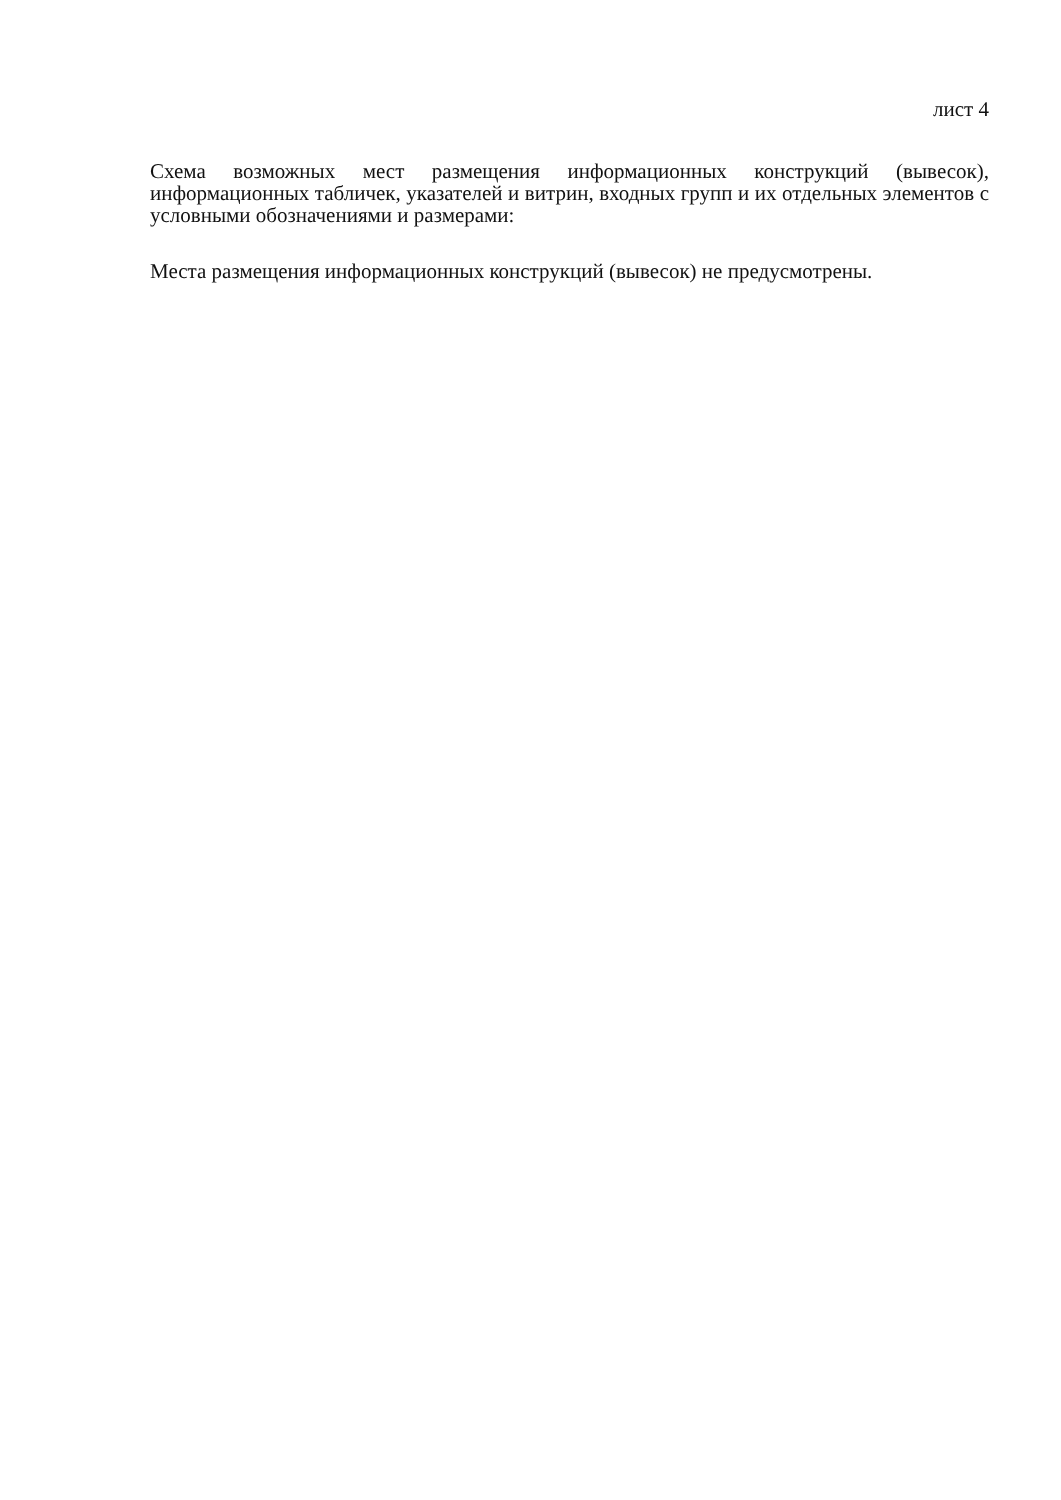лист 4
Схема возможных мест размещения информационных конструкций (вывесок), информационных табличек, указателей и витрин, входных групп и их отдельных элементов с условными обозначениями и размерами:
Места размещения информационных конструкций (вывесок) не предусмотрены.